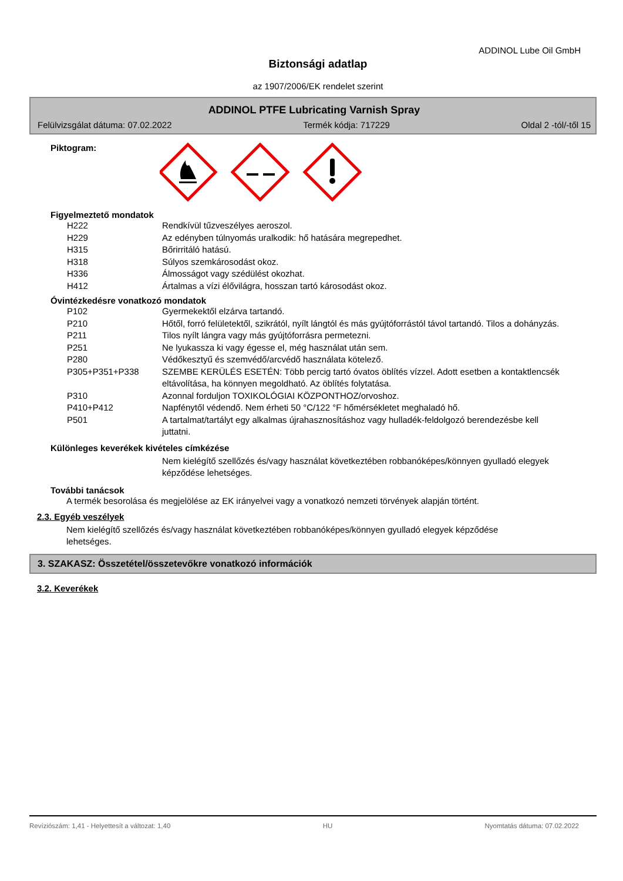ADDINOL Lube Oil GmbH
Biztonsági adatlap
az 1907/2006/EK rendelet szerint
ADDINOL PTFE Lubricating Varnish Spray
Felülvizsgálat dátuma: 07.02.2022 Termék kódja: 717229 Oldal 2 -tól/-től 15
Piktogram:
Figyelmeztető mondatok
H222 Rendkívül tűzveszélyes aeroszol.
H229 Az edényben túlnyomás uralkodik: hő hatására megrepedhet.
H315 Bőrirritáló hatású.
H318 Súlyos szemkárosodást okoz.
H336 Álmosságot vagy szédülést okozhat.
H412 Ártalmas a vízi élővilágra, hosszan tartó károsodást okoz.
Óvintézkedésre vonatkozó mondatok
P102 Gyermekektől elzárva tartandó.
P210 Hőtől, forró felületektől, szikrától, nyílt lángtól és más gyújtóforrástól távol tartandó. Tilos a dohányzás.
P211 Tilos nyílt lángra vagy más gyújtóforrásra permetezni.
P251 Ne lyukassza ki vagy égesse el, még használat után sem.
P280 Védőkesztyű és szemvédő/arcvédő használata kötelező.
P305+P351+P338 SZEMBE KERÜLÉS ESETÉN: Több percig tartó óvatos öblítés vízzel. Adott esetben a kontaktlencsék eltávolítása, ha könnyen megoldható. Az öblítés folytatása.
P310 Azonnal forduljon TOXIKOLÓGIAI KÖZPONTHOZ/orvoshoz.
P410+P412 Napfénytől védendő. Nem érheti 50 °C/122 °F hőmérsékletet meghaladó hő.
P501 A tartalmat/tartályt egy alkalmas újrahasznosításhoz vagy hulladék-feldolgozó berendezésbe kell juttatni.
Különleges keverékek kivételes címkézése
Nem kielégítő szellőzés és/vagy használat következtében robbanóképes/könnyen gyulladó elegyek képződése lehetséges.
További tanácsok
A termék besorolása és megjelölése az EK irányelvei vagy a vonatkozó nemzeti törvények alapján történt.
2.3. Egyéb veszélyek
Nem kielégítő szellőzés és/vagy használat következtében robbanóképes/könnyen gyulladó elegyek képződése lehetséges.
3. SZAKASZ: Összetétel/összetevőkre vonatkozó információk
3.2. Keverékek
Revíziószám: 1,41 - Helyettesít a változat: 1,40 HU Nyomtatás dátuma: 07.02.2022